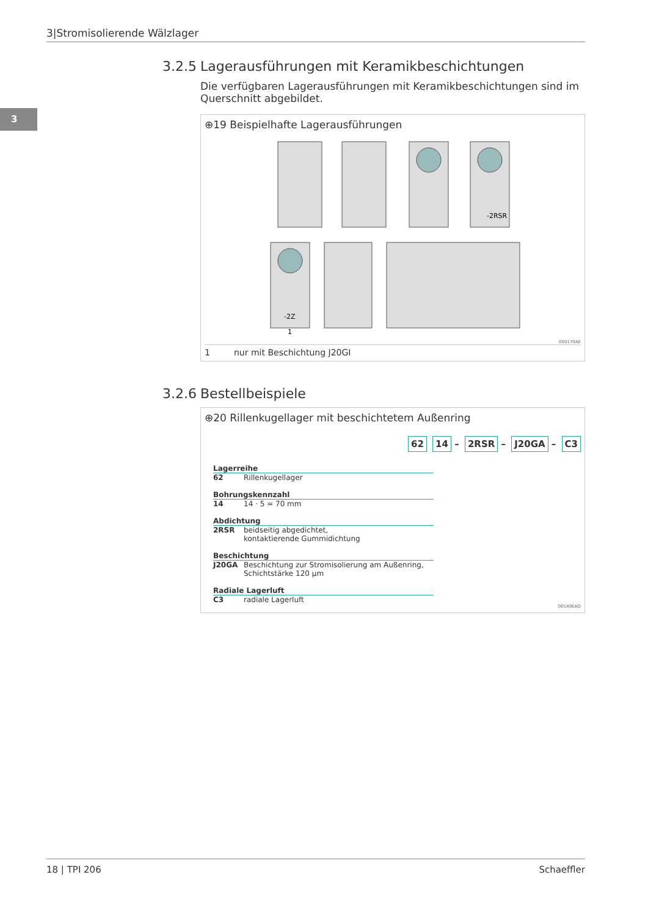3|Stromisolierende Wälzlager
3
3.2.5 Lagerausführungen mit Keramikbeschichtungen
Die verfügbaren Lagerausführungen mit Keramikbeschichtungen sind im Querschnitt abgebildet.
⊕19 Beispielhafte Lagerausführungen
-2RSR
-2Z
1
000170AE
1 nur mit Beschichtung J20GI
3.2.6 Bestellbeispiele
⊕20 Rillenkugellager mit beschichtetem Außenring
62 14 – 2RSR – J20GA – C3
Lagerreihe
62 Rillenkugellager
Bohrungskennzahl
14 14 · 5 = 70 mm
Abdichtung
2RSR beidseitig abgedichtet,
kontaktierende Gummidichtung
Beschichtung
J20GA Beschichtung zur Stromisolierung am Außenring,
Schichtstärke 120 µm
Radiale Lagerluft
C3 radiale Lagerluft
001A9EAD
18 | TPI 206 Schaeffler